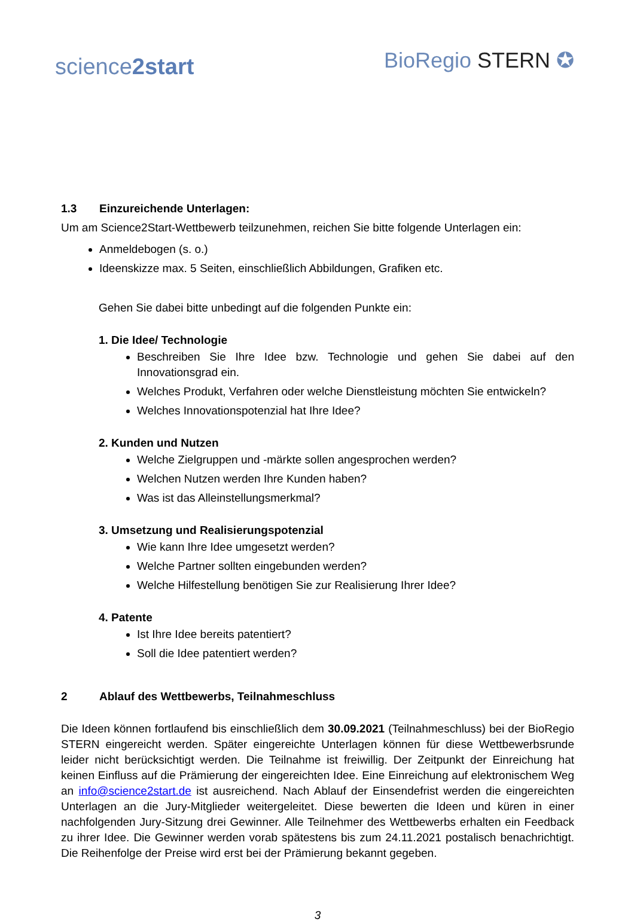science2start
BioRegio STERN ✪
1.3 Einzureichende Unterlagen:
Um am Science2Start-Wettbewerb teilzunehmen, reichen Sie bitte folgende Unterlagen ein:
Anmeldebogen (s. o.)
Ideenskizze max. 5 Seiten, einschließlich Abbildungen, Grafiken etc.
Gehen Sie dabei bitte unbedingt auf die folgenden Punkte ein:
1. Die Idee/ Technologie
Beschreiben Sie Ihre Idee bzw. Technologie und gehen Sie dabei auf den Innovationsgrad ein.
Welches Produkt, Verfahren oder welche Dienstleistung möchten Sie entwickeln?
Welches Innovationspotenzial hat Ihre Idee?
2. Kunden und Nutzen
Welche Zielgruppen und -märkte sollen angesprochen werden?
Welchen Nutzen werden Ihre Kunden haben?
Was ist das Alleinstellungsmerkmal?
3. Umsetzung und Realisierungspotenzial
Wie kann Ihre Idee umgesetzt werden?
Welche Partner sollten eingebunden werden?
Welche Hilfestellung benötigen Sie zur Realisierung Ihrer Idee?
4. Patente
Ist Ihre Idee bereits patentiert?
Soll die Idee patentiert werden?
2 Ablauf des Wettbewerbs, Teilnahmeschluss
Die Ideen können fortlaufend bis einschließlich dem 30.09.2021 (Teilnahmeschluss) bei der BioRegio STERN eingereicht werden. Später eingereichte Unterlagen können für diese Wettbewerbsrunde leider nicht berücksichtigt werden. Die Teilnahme ist freiwillig. Der Zeitpunkt der Einreichung hat keinen Einfluss auf die Prämierung der eingereichten Idee. Eine Einreichung auf elektronischem Weg an info@science2start.de ist ausreichend. Nach Ablauf der Einsendefrist werden die eingereichten Unterlagen an die Jury-Mitglieder weitergeleitet. Diese bewerten die Ideen und küren in einer nachfolgenden Jury-Sitzung drei Gewinner. Alle Teilnehmer des Wettbewerbs erhalten ein Feedback zu ihrer Idee. Die Gewinner werden vorab spätestens bis zum 24.11.2021 postalisch benachrichtigt. Die Reihenfolge der Preise wird erst bei der Prämierung bekannt gegeben.
3